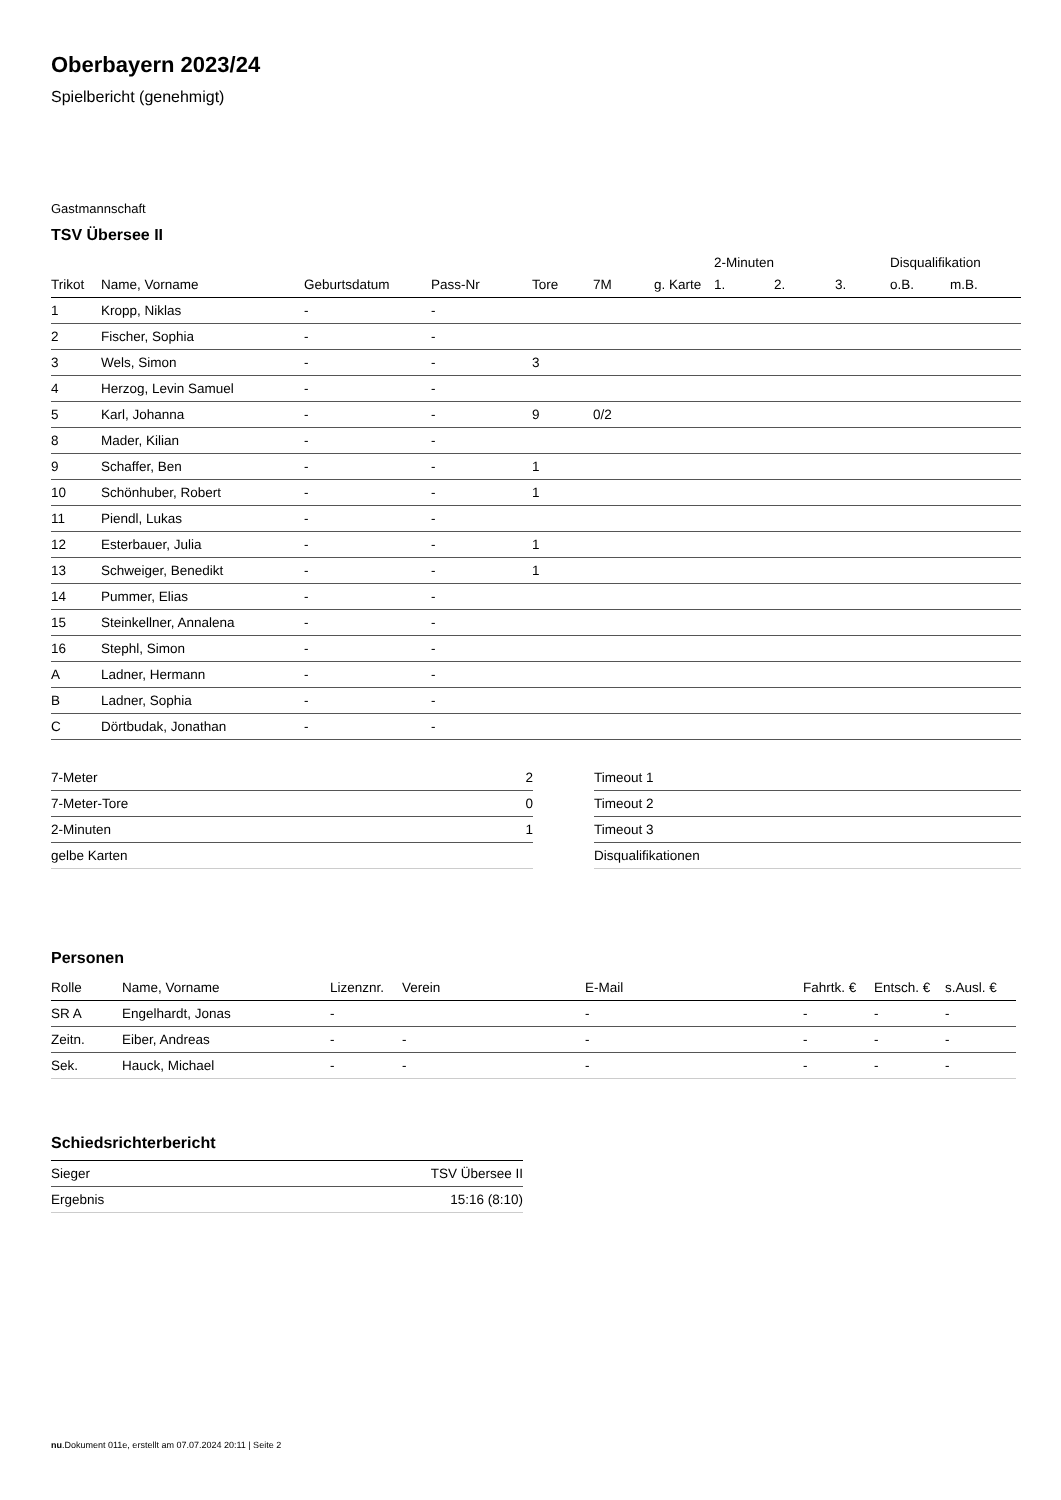Oberbayern 2023/24
Spielbericht (genehmigt)
Gastmannschaft
TSV Übersee II
| | | | | | | | 2-Minuten | | | Disqualifikation | |
| --- | --- | --- | --- | --- | --- | --- | --- | --- | --- | --- | --- |
| Trikot | Name, Vorname | Geburtsdatum | Pass-Nr | Tore | 7M | g. Karte | 1. | 2. | 3. | o.B. | m.B. |
| 1 | Kropp, Niklas | - | - | | | | | | | | |
| 2 | Fischer, Sophia | - | - | | | | | | | | |
| 3 | Wels, Simon | - | - | 3 | | | | | | | |
| 4 | Herzog, Levin Samuel | - | - | | | | | | | | |
| 5 | Karl, Johanna | - | - | 9 | 0/2 | | | | | | |
| 8 | Mader, Kilian | - | - | | | | | | | | |
| 9 | Schaffer, Ben | - | - | 1 | | | | | | | |
| 10 | Schönhuber, Robert | - | - | 1 | | | | | | | |
| 11 | Piendl, Lukas | - | - | | | | | | | | |
| 12 | Esterbauer, Julia | - | - | 1 | | | | | | | |
| 13 | Schweiger, Benedikt | - | - | 1 | | | | | | | |
| 14 | Pummer, Elias | - | - | | | | | | | | |
| 15 | Steinkellner, Annalena | - | - | | | | | | | | |
| 16 | Stephl, Simon | - | - | | | | | | | | |
| A | Ladner, Hermann | - | - | | | | | | | | |
| B | Ladner, Sophia | - | - | | | | | | | | |
| C | Dörtbudak, Jonathan | - | - | | | | | | | | |
| 7-Meter | 2 |
| 7-Meter-Tore | 0 |
| 2-Minuten | 1 |
| gelbe Karten | |
| Timeout 1 |
| Timeout 2 |
| Timeout 3 |
| Disqualifikationen |
Personen
| Rolle | Name, Vorname | Lizenznr. | Verein | E-Mail | Fahrtk. € | Entsch. € | s.Ausl. € |
| --- | --- | --- | --- | --- | --- | --- | --- |
| SR A | Engelhardt, Jonas | - | | - | - | - | - |
| Zeitn. | Eiber, Andreas | - | - | - | - | - | - |
| Sek. | Hauck, Michael | - | - | - | - | - | - |
Schiedsrichterbericht
| Sieger | TSV Übersee II |
| Ergebnis | 15:16 (8:10) |
nu.Dokument 011e, erstellt am 07.07.2024 20:11 | Seite 2